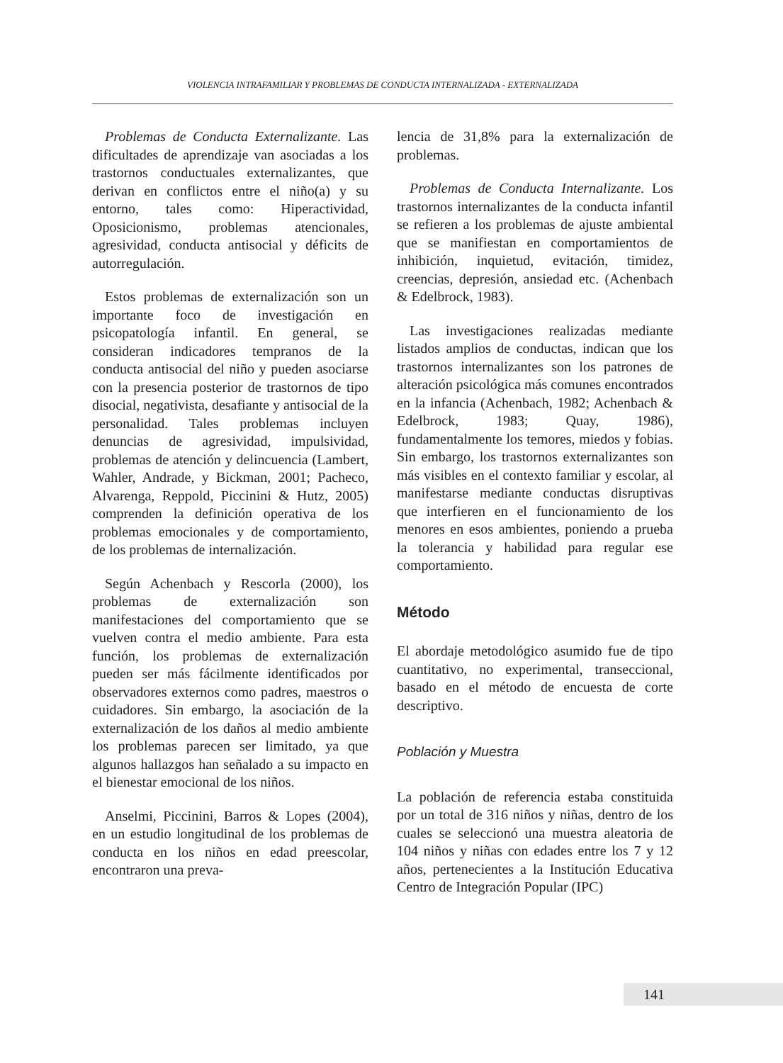VIOLENCIA INTRAFAMILIAR Y PROBLEMAS DE CONDUCTA INTERNALIZADA - EXTERNALIZADA
Problemas de Conducta Externalizante. Las dificultades de aprendizaje van asociadas a los trastornos conductuales externalizantes, que derivan en conflictos entre el niño(a) y su entorno, tales como: Hiperactividad, Oposicionismo, problemas atencionales, agresividad, conducta antisocial y déficits de autorregulación.
Estos problemas de externalización son un importante foco de investigación en psicopatología infantil. En general, se consideran indicadores tempranos de la conducta antisocial del niño y pueden asociarse con la presencia posterior de trastornos de tipo disocial, negativista, desafiante y antisocial de la personalidad. Tales problemas incluyen denuncias de agresividad, impulsividad, problemas de atención y delincuencia (Lambert, Wahler, Andrade, y Bickman, 2001; Pacheco, Alvarenga, Reppold, Piccinini & Hutz, 2005) comprenden la definición operativa de los problemas emocionales y de comportamiento, de los problemas de internalización.
Según Achenbach y Rescorla (2000), los problemas de externalización son manifestaciones del comportamiento que se vuelven contra el medio ambiente. Para esta función, los problemas de externalización pueden ser más fácilmente identificados por observadores externos como padres, maestros o cuidadores. Sin embargo, la asociación de la externalización de los daños al medio ambiente los problemas parecen ser limitado, ya que algunos hallazgos han señalado a su impacto en el bienestar emocional de los niños.
Anselmi, Piccinini, Barros & Lopes (2004), en un estudio longitudinal de los problemas de conducta en los niños en edad preescolar, encontraron una preva-
lencia de 31,8% para la externalización de problemas.
Problemas de Conducta Internalizante. Los trastornos internalizantes de la conducta infantil se refieren a los problemas de ajuste ambiental que se manifiestan en comportamientos de inhibición, inquietud, evitación, timidez, creencias, depresión, ansiedad etc. (Achenbach & Edelbrock, 1983).
Las investigaciones realizadas mediante listados amplios de conductas, indican que los trastornos internalizantes son los patrones de alteración psicológica más comunes encontrados en la infancia (Achenbach, 1982; Achenbach & Edelbrock, 1983; Quay, 1986), fundamentalmente los temores, miedos y fobias. Sin embargo, los trastornos externalizantes son más visibles en el contexto familiar y escolar, al manifestarse mediante conductas disruptivas que interfieren en el funcionamiento de los menores en esos ambientes, poniendo a prueba la tolerancia y habilidad para regular ese comportamiento.
Método
El abordaje metodológico asumido fue de tipo cuantitativo, no experimental, transeccional, basado en el método de encuesta de corte descriptivo.
Población y Muestra
La población de referencia estaba constituida por un total de 316 niños y niñas, dentro de los cuales se seleccionó una muestra aleatoria de 104 niños y niñas con edades entre los 7 y 12 años, pertenecientes a la Institución Educativa Centro de Integración Popular (IPC)
141